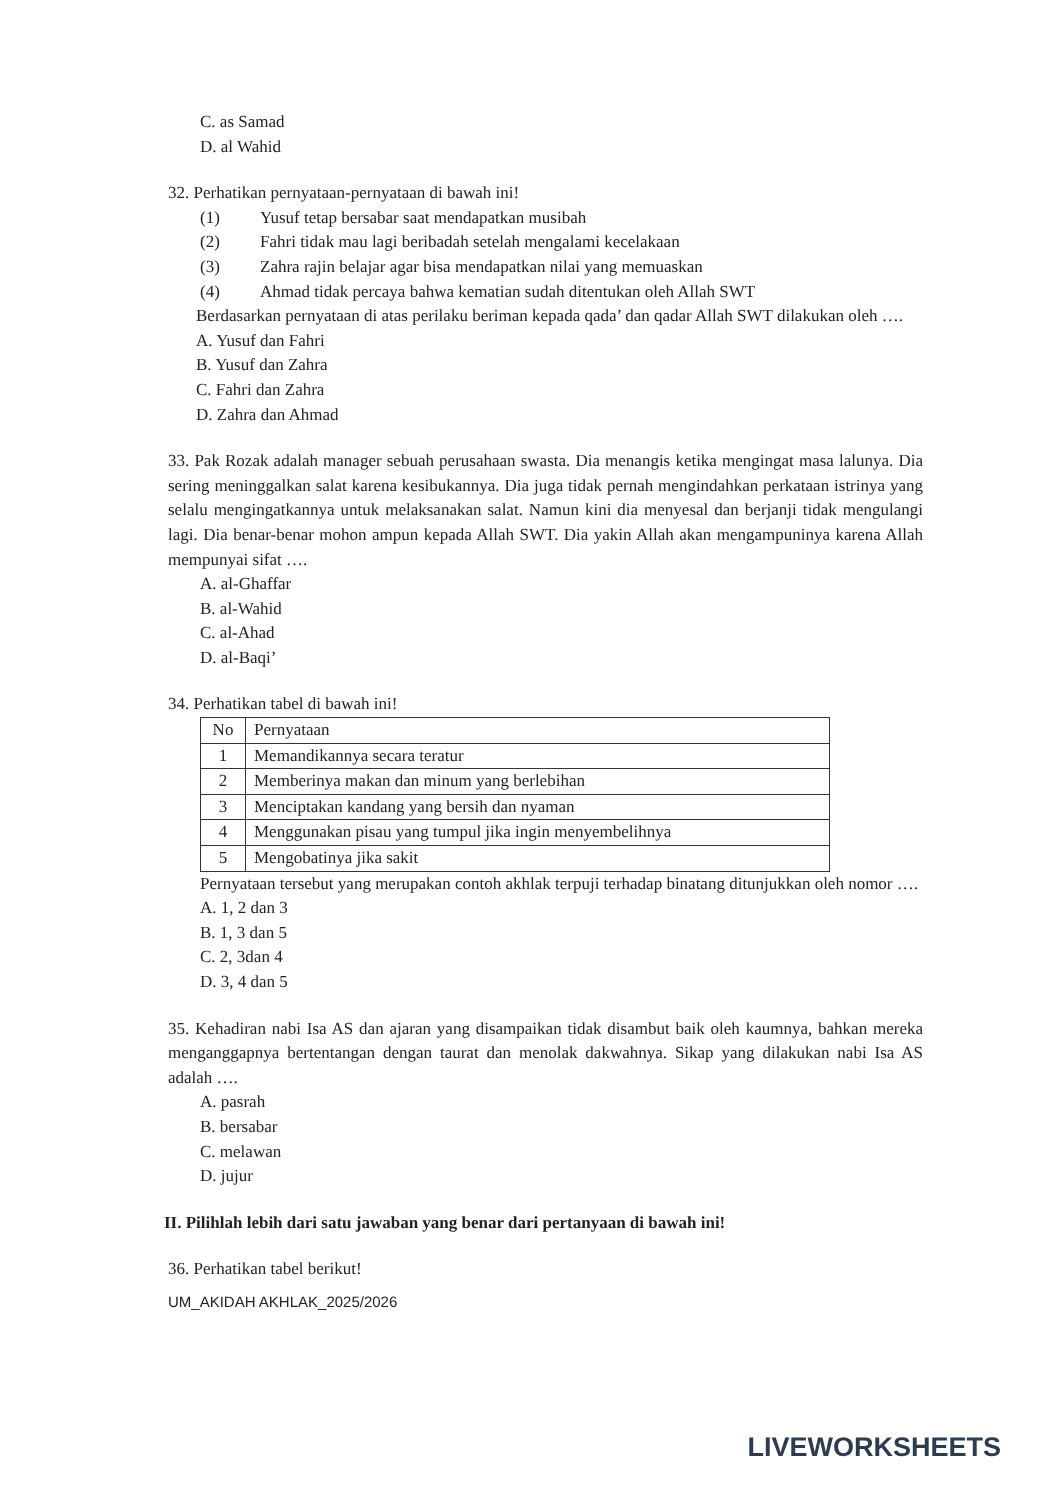C. as Samad
D. al Wahid
32. Perhatikan pernyataan-pernyataan di bawah ini!
(1) Yusuf tetap bersabar saat mendapatkan musibah
(2) Fahri tidak mau lagi beribadah setelah mengalami kecelakaan
(3) Zahra rajin belajar agar bisa mendapatkan nilai yang memuaskan
(4) Ahmad tidak percaya bahwa kematian sudah ditentukan oleh Allah SWT
Berdasarkan pernyataan di atas perilaku beriman kepada qada’ dan qadar Allah SWT dilakukan oleh ….
A. Yusuf dan Fahri
B. Yusuf dan Zahra
C. Fahri dan Zahra
D. Zahra dan Ahmad
33. Pak Rozak adalah manager sebuah perusahaan swasta. Dia menangis ketika mengingat masa lalunya. Dia sering meninggalkan salat karena kesibukannya. Dia juga tidak pernah mengindahkan perkataan istrinya yang selalu mengingatkannya untuk melaksanakan salat. Namun kini dia menyesal dan berjanji tidak mengulangi lagi. Dia benar-benar mohon ampun kepada Allah SWT. Dia yakin Allah akan mengampuninya karena Allah mempunyai sifat ….
A. al-Ghaffar
B. al-Wahid
C. al-Ahad
D. al-Baqi’
34. Perhatikan tabel di bawah ini!
| No | Pernyataan |
| 1 | Memandikannya secara teratur |
| 2 | Memberinya makan dan minum yang berlebihan |
| 3 | Menciptakan kandang yang bersih dan nyaman |
| 4 | Menggunakan pisau yang tumpul jika ingin menyembelihnya |
| 5 | Mengobatinya jika sakit |
Pernyataan tersebut yang merupakan contoh akhlak terpuji terhadap binatang ditunjukkan oleh nomor ….
A. 1, 2 dan 3
B. 1, 3 dan 5
C. 2, 3dan 4
D. 3, 4 dan 5
35. Kehadiran nabi Isa AS dan ajaran yang disampaikan tidak disambut baik oleh kaumnya, bahkan mereka menganggapnya bertentangan dengan taurat dan menolak dakwahnya. Sikap yang dilakukan nabi Isa AS adalah ….
A. pasrah
B. bersabar
C. melawan
D. jujur
II. Pilihlah lebih dari satu jawaban yang benar dari pertanyaan di bawah ini!
36. Perhatikan tabel berikut!
UM_AKIDAH AKHLAK_2025/2026
LIVEWORKSHEETS